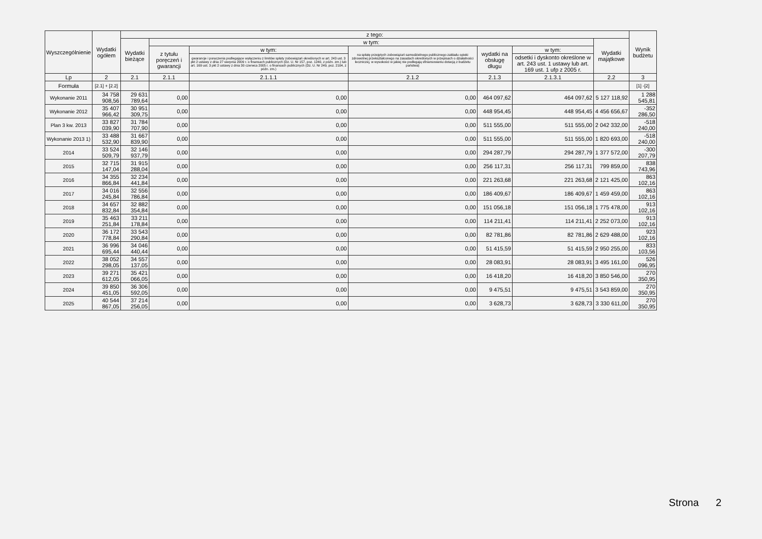| Wyszczególnienie | Wydatki ogółem | z tego: | | | | | | | Wynik budżetu |
| --- | --- | --- | --- | --- | --- | --- | --- | --- | --- |
| | | Wydatki bieżące | w tym: | | | | | Wydatki majątkowe | |
| | | | z tytułu poręczeń i gwarancji | w tym: | na spłatę przejętych zobowiązań samodzielnego publicznego zakładu opieki zdrowotnej przekształconego na zasadach określonych w przepisach o działalności leczniczej, w wysokości w jakiej nie podlegają sfinansowaniu dotacją z budżetu państwa) | wydatki na obsługę długu | w tym: | | |
| | | | | gwarancje i poręczenia podlegające wyłączeniu z limitów spłaty zobowiązań określonych w art. 243 ust. 3 pkt 2 ustawy z dnia 27 sierpnia 2009 r. o finansach publicznych (Dz. U. Nr 157, poz. 1240, z późn. zm.) lub art. 169 ust. 3 pkt 2 ustawy z dnia 30 czerwca 2005 r. o finansach publicznych (Dz. U. Nr 249, poz. 2104, z późn. zm.) | | | odsetki i dyskonto określone w art. 243 ust. 1 ustawy lub art. 169 ust. 1 ufp z 2005 r. | | |
| Lp | 2 | 2.1 | 2.1.1 | 2.1.1.1 | 2.1.2 | 2.1.3 | 2.1.3.1 | 2.2 | 3 |
| Formuła | [2.1] + [2.2] | | | | | | | | [1] -[2] |
| Wykonanie 2011 | 34 758 908,56 | 29 631 789,64 | 0,00 | 0,00 | 0,00 | 464 097,62 | 464 097,62 | 5 127 118,92 | 1 288 545,81 |
| Wykonanie 2012 | 35 407 966,42 | 30 951 309,75 | 0,00 | 0,00 | 0,00 | 448 954,45 | 448 954,45 | 4 456 656,67 | -352 286,50 |
| Plan 3 kw. 2013 | 33 827 039,90 | 31 784 707,90 | 0,00 | 0,00 | 0,00 | 511 555,00 | 511 555,00 | 2 042 332,00 | -518 240,00 |
| Wykonanie 2013 1) | 33 488 532,90 | 31 667 839,90 | 0,00 | 0,00 | 0,00 | 511 555,00 | 511 555,00 | 1 820 693,00 | -518 240,00 |
| 2014 | 33 524 509,79 | 32 146 937,79 | 0,00 | 0,00 | 0,00 | 294 287,79 | 294 287,79 | 1 377 572,00 | -300 207,79 |
| 2015 | 32 715 147,04 | 31 915 288,04 | 0,00 | 0,00 | 0,00 | 256 117,31 | 256 117,31 | 799 859,00 | 838 743,96 |
| 2016 | 34 355 866,84 | 32 234 441,84 | 0,00 | 0,00 | 0,00 | 221 263,68 | 221 263,68 | 2 121 425,00 | 863 102,16 |
| 2017 | 34 016 245,84 | 32 556 786,84 | 0,00 | 0,00 | 0,00 | 186 409,67 | 186 409,67 | 1 459 459,00 | 863 102,16 |
| 2018 | 34 657 832,84 | 32 882 354,84 | 0,00 | 0,00 | 0,00 | 151 056,18 | 151 056,18 | 1 775 478,00 | 913 102,16 |
| 2019 | 35 463 251,84 | 33 211 178,84 | 0,00 | 0,00 | 0,00 | 114 211,41 | 114 211,41 | 2 252 073,00 | 913 102,16 |
| 2020 | 36 172 778,84 | 33 543 290,84 | 0,00 | 0,00 | 0,00 | 82 781,86 | 82 781,86 | 2 629 488,00 | 923 102,16 |
| 2021 | 36 996 695,44 | 34 046 440,44 | 0,00 | 0,00 | 0,00 | 51 415,59 | 51 415,59 | 2 950 255,00 | 833 103,56 |
| 2022 | 38 052 298,05 | 34 557 137,05 | 0,00 | 0,00 | 0,00 | 28 083,91 | 28 083,91 | 3 495 161,00 | 526 096,95 |
| 2023 | 39 271 612,05 | 35 421 066,05 | 0,00 | 0,00 | 0,00 | 16 418,20 | 16 418,20 | 3 850 546,00 | 270 350,95 |
| 2024 | 39 850 451,05 | 36 306 592,05 | 0,00 | 0,00 | 0,00 | 9 475,51 | 9 475,51 | 3 543 859,00 | 270 350,95 |
| 2025 | 40 544 867,05 | 37 214 256,05 | 0,00 | 0,00 | 0,00 | 3 628,73 | 3 628,73 | 3 330 611,00 | 270 350,95 |
Strona 2